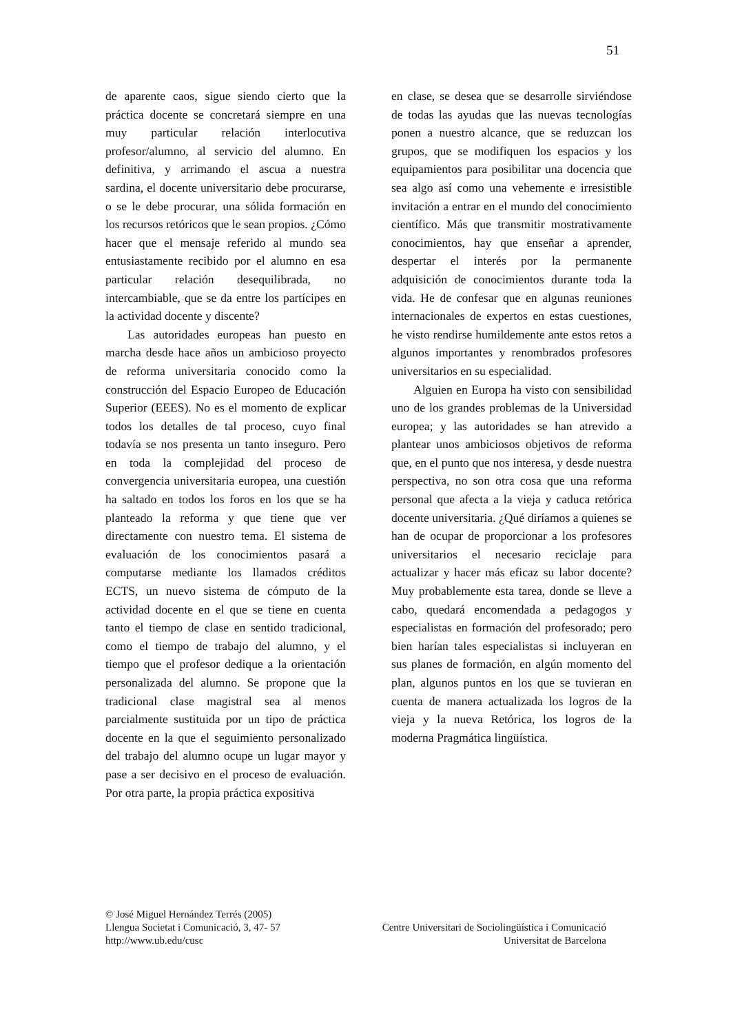51
de aparente caos, sigue siendo cierto que la práctica docente se concretará siempre en una muy particular relación interlocutiva profesor/alumno, al servicio del alumno. En definitiva, y arrimando el ascua a nuestra sardina, el docente universitario debe procurarse, o se le debe procurar, una sólida formación en los recursos retóricos que le sean propios. ¿Cómo hacer que el mensaje referido al mundo sea entusiastamente recibido por el alumno en esa particular relación desequilibrada, no intercambiable, que se da entre los partícipes en la actividad docente y discente?
Las autoridades europeas han puesto en marcha desde hace años un ambicioso proyecto de reforma universitaria conocido como la construcción del Espacio Europeo de Educación Superior (EEES). No es el momento de explicar todos los detalles de tal proceso, cuyo final todavía se nos presenta un tanto inseguro. Pero en toda la complejidad del proceso de convergencia universitaria europea, una cuestión ha saltado en todos los foros en los que se ha planteado la reforma y que tiene que ver directamente con nuestro tema. El sistema de evaluación de los conocimientos pasará a computarse mediante los llamados créditos ECTS, un nuevo sistema de cómputo de la actividad docente en el que se tiene en cuenta tanto el tiempo de clase en sentido tradicional, como el tiempo de trabajo del alumno, y el tiempo que el profesor dedique a la orientación personalizada del alumno. Se propone que la tradicional clase magistral sea al menos parcialmente sustituida por un tipo de práctica docente en la que el seguimiento personalizado del trabajo del alumno ocupe un lugar mayor y pase a ser decisivo en el proceso de evaluación. Por otra parte, la propia práctica expositiva
en clase, se desea que se desarrolle sirviéndose de todas las ayudas que las nuevas tecnologías ponen a nuestro alcance, que se reduzcan los grupos, que se modifiquen los espacios y los equipamientos para posibilitar una docencia que sea algo así como una vehemente e irresistible invitación a entrar en el mundo del conocimiento científico. Más que transmitir mostrativamente conocimientos, hay que enseñar a aprender, despertar el interés por la permanente adquisición de conocimientos durante toda la vida. He de confesar que en algunas reuniones internacionales de expertos en estas cuestiones, he visto rendirse humildemente ante estos retos a algunos importantes y renombrados profesores universitarios en su especialidad.
Alguien en Europa ha visto con sensibilidad uno de los grandes problemas de la Universidad europea; y las autoridades se han atrevido a plantear unos ambiciosos objetivos de reforma que, en el punto que nos interesa, y desde nuestra perspectiva, no son otra cosa que una reforma personal que afecta a la vieja y caduca retórica docente universitaria. ¿Qué diríamos a quienes se han de ocupar de proporcionar a los profesores universitarios el necesario reciclaje para actualizar y hacer más eficaz su labor docente? Muy probablemente esta tarea, donde se lleve a cabo, quedará encomendada a pedagogos y especialistas en formación del profesorado; pero bien harían tales especialistas si incluyeran en sus planes de formación, en algún momento del plan, algunos puntos en los que se tuvieran en cuenta de manera actualizada los logros de la vieja y la nueva Retórica, los logros de la moderna Pragmática lingüística.
© José Miguel Hernández Terrés (2005)
Llengua Societat i Comunicació, 3, 47- 57 Centre Universitari de Sociolingüística i Comunicació
http://www.ub.edu/cusc Universitat de Barcelona